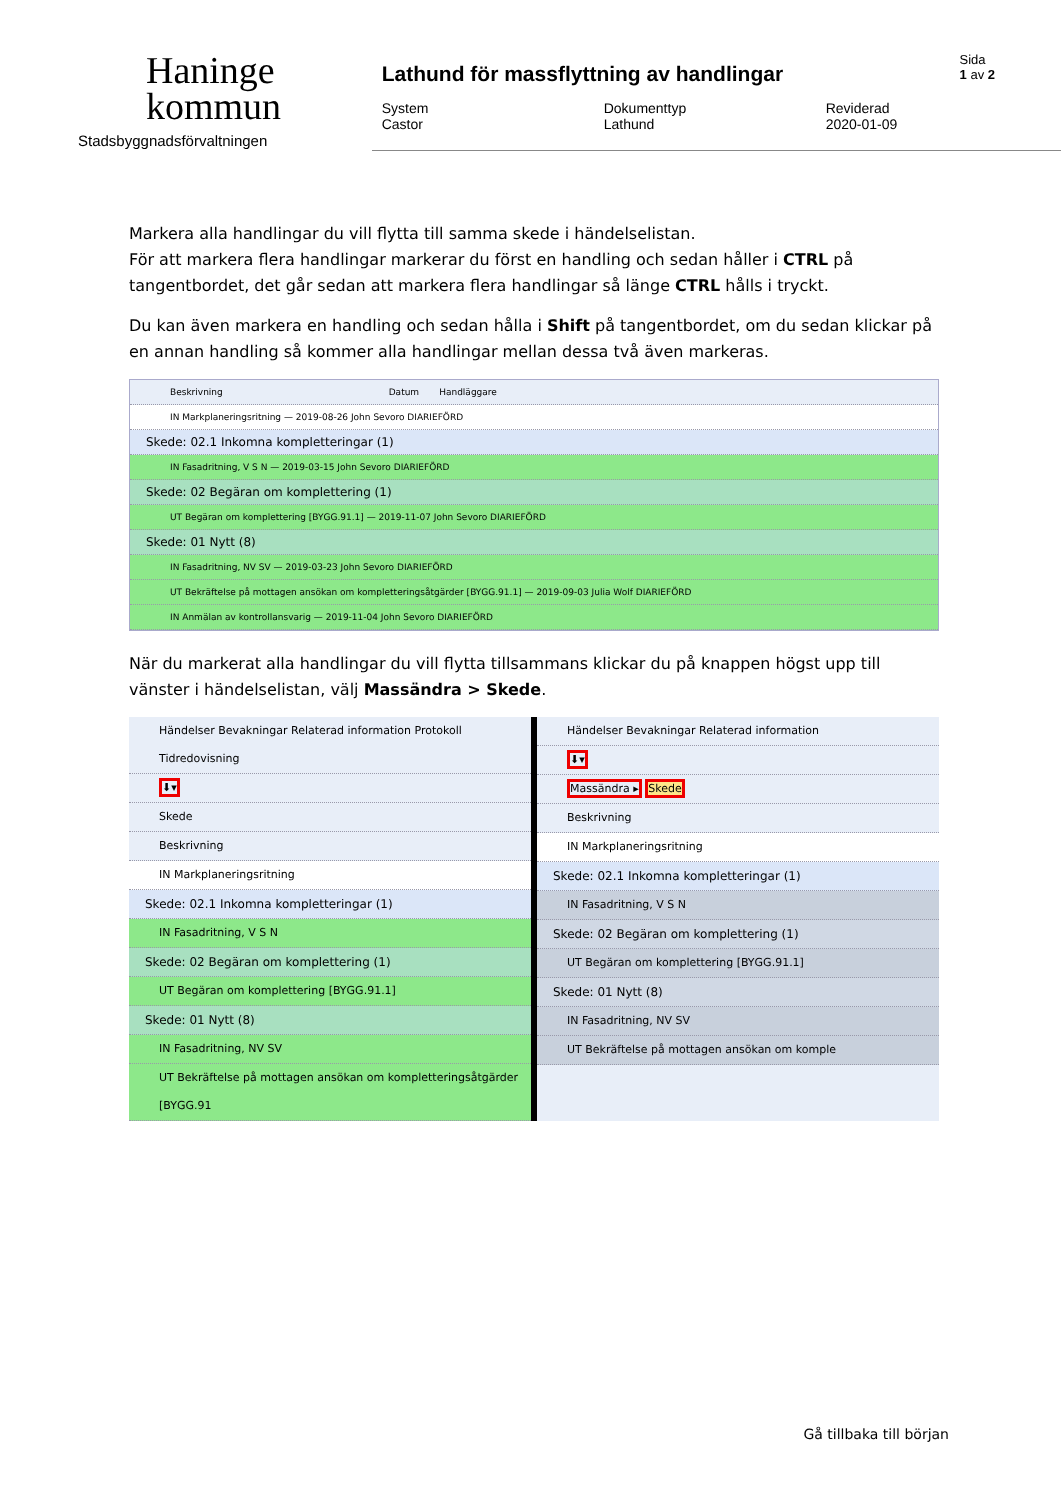Haninge
kommun
Stadsbyggnadsförvaltningen
Sida
1 av 2
Lathund för massflyttning av handlingar
System
Castor
Dokumenttyp
Lathund
Reviderad
2020-01-09
Markera alla handlingar du vill flytta till samma skede i händelselistan.
För att markera flera handlingar markerar du först en handling och sedan håller i CTRL på tangentbordet, det går sedan att markera flera handlingar så länge CTRL hålls i tryckt.
Du kan även markera en handling och sedan hålla i Shift på tangentbordet, om du sedan klickar på en annan handling så kommer alla handlingar mellan dessa två även markeras.
Beskrivning Datum Handläggare
IN Markplaneringsritning — 2019-08-26 John Sevoro DIARIEFÖRD
Skede: 02.1 Inkomna kompletteringar (1)
IN Fasadritning, V S N — 2019-03-15 John Sevoro DIARIEFÖRD
Skede: 02 Begäran om komplettering (1)
UT Begäran om komplettering [BYGG.91.1] — 2019-11-07 John Sevoro DIARIEFÖRD
Skede: 01 Nytt (8)
IN Fasadritning, NV SV — 2019-03-23 John Sevoro DIARIEFÖRD
UT Bekräftelse på mottagen ansökan om kompletteringsåtgärder [BYGG.91.1] — 2019-09-03 Julia Wolf DIARIEFÖRD
IN Anmälan av kontrollansvarig — 2019-11-04 John Sevoro DIARIEFÖRD
När du markerat alla handlingar du vill flytta tillsammans klickar du på knappen högst upp till vänster i händelselistan, välj Massändra > Skede.
Händelser Bevakningar Relaterad information Protokoll Tidredovisning
⬇▾
Skede
Beskrivning
IN Markplaneringsritning
Skede: 02.1 Inkomna kompletteringar (1)
IN Fasadritning, V S N
Skede: 02 Begäran om komplettering (1)
UT Begäran om komplettering [BYGG.91.1]
Skede: 01 Nytt (8)
IN Fasadritning, NV SV
UT Bekräftelse på mottagen ansökan om kompletteringsåtgärder [BYGG.91
Händelser Bevakningar Relaterad information
⬇▾
Massändra ▸ Skede
Beskrivning
IN Markplaneringsritning
Skede: 02.1 Inkomna kompletteringar (1)
IN Fasadritning, V S N
Skede: 02 Begäran om komplettering (1)
UT Begäran om komplettering [BYGG.91.1]
Skede: 01 Nytt (8)
IN Fasadritning, NV SV
UT Bekräftelse på mottagen ansökan om komple
Gå tillbaka till början